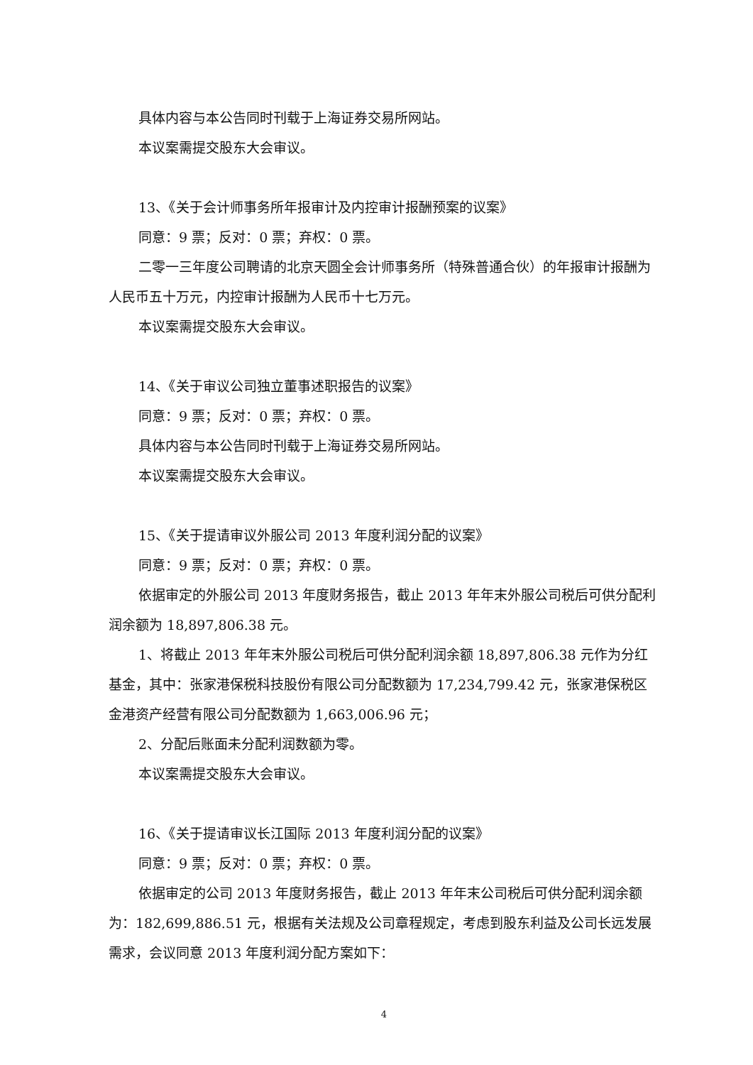具体内容与本公告同时刊载于上海证券交易所网站。
本议案需提交股东大会审议。
13、《关于会计师事务所年报审计及内控审计报酬预案的议案》
同意：9 票；反对：0 票；弃权：0 票。
二零一三年度公司聘请的北京天圆全会计师事务所（特殊普通合伙）的年报审计报酬为人民币五十万元，内控审计报酬为人民币十七万元。
本议案需提交股东大会审议。
14、《关于审议公司独立董事述职报告的议案》
同意：9 票；反对：0 票；弃权：0 票。
具体内容与本公告同时刊载于上海证券交易所网站。
本议案需提交股东大会审议。
15、《关于提请审议外服公司 2013 年度利润分配的议案》
同意：9 票；反对：0 票；弃权：0 票。
依据审定的外服公司 2013 年度财务报告，截止 2013 年年末外服公司税后可供分配利润余额为 18,897,806.38 元。
1、将截止 2013 年年末外服公司税后可供分配利润余额 18,897,806.38 元作为分红基金，其中：张家港保税科技股份有限公司分配数额为 17,234,799.42 元，张家港保税区金港资产经营有限公司分配数额为 1,663,006.96 元；
2、分配后账面未分配利润数额为零。
本议案需提交股东大会审议。
16、《关于提请审议长江国际 2013 年度利润分配的议案》
同意：9 票；反对：0 票；弃权：0 票。
依据审定的公司 2013 年度财务报告，截止 2013 年年末公司税后可供分配利润余额为：182,699,886.51 元，根据有关法规及公司章程规定，考虑到股东利益及公司长远发展需求，会议同意 2013 年度利润分配方案如下：
4